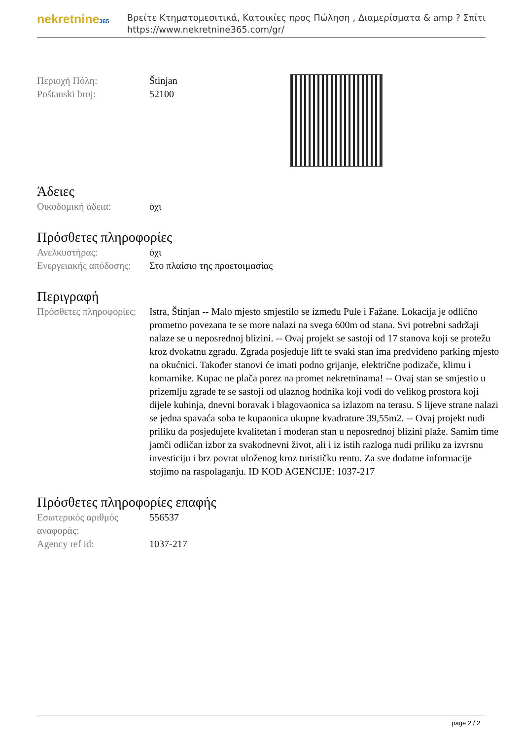nekretnine365
Βρείτε Κτηματομεσιτικά, Κατοικίες προς Πώληση , Διαμερίσματα & amp ? Σπίτι
https://www.nekretnine365.com/gr/
| Περιοχή Πόλη: | Štinjan |
| Poštanski broj: | 52100 |
Άδειες
| Οικοδομική άδεια: | όχι |
Πρόσθετες πληροφορίες
| Ανελκυστήρας: | όχι |
| Ενεργειακής απόδοσης: | Στο πλαίσιο της προετοιμασίας |
Περιγραφή
| Πρόσθετες πληροφορίες: | Istra, Štinjan -- Malo mjesto smjestilo se između Pule i Fažane. Lokacija je odlično prometno povezana te se more nalazi na svega 600m od stana. Svi potrebni sadržaji nalaze se u neposrednoj blizini. -- Ovaj projekt se sastoji od 17 stanova koji se protežu kroz dvokatnu zgradu. Zgrada posjeduje lift te svaki stan ima predviđeno parking mjesto na okućnici. Također stanovi će imati podno grijanje, električne podizače, klimu i komarnike. Kupac ne plača porez na promet nekretninama! -- Ovaj stan se smjestio u prizemlju zgrade te se sastoji od ulaznog hodnika koji vodi do velikog prostora koji dijele kuhinja, dnevni boravak i blagovaonica sa izlazom na terasu. S lijeve strane nalazi se jedna spavaća soba te kupaonica ukupne kvadrature 39,55m2. -- Ovaj projekt nudi priliku da posjedujete kvalitetan i moderan stan u neposrednoj blizini plaže. Samim time jamči odličan izbor za svakodnevni život, ali i iz istih razloga nudi priliku za izvrsnu investiciju i brz povrat uloženog kroz turističku rentu. Za sve dodatne informacije stojimo na raspolaganju. ID KOD AGENCIJE: 1037-217 |
Πρόσθετες πληροφορίες επαφής
| Εσωτερικός αριθμός αναφοράς: | 556537 |
| Agency ref id: | 1037-217 |
page 2 / 2